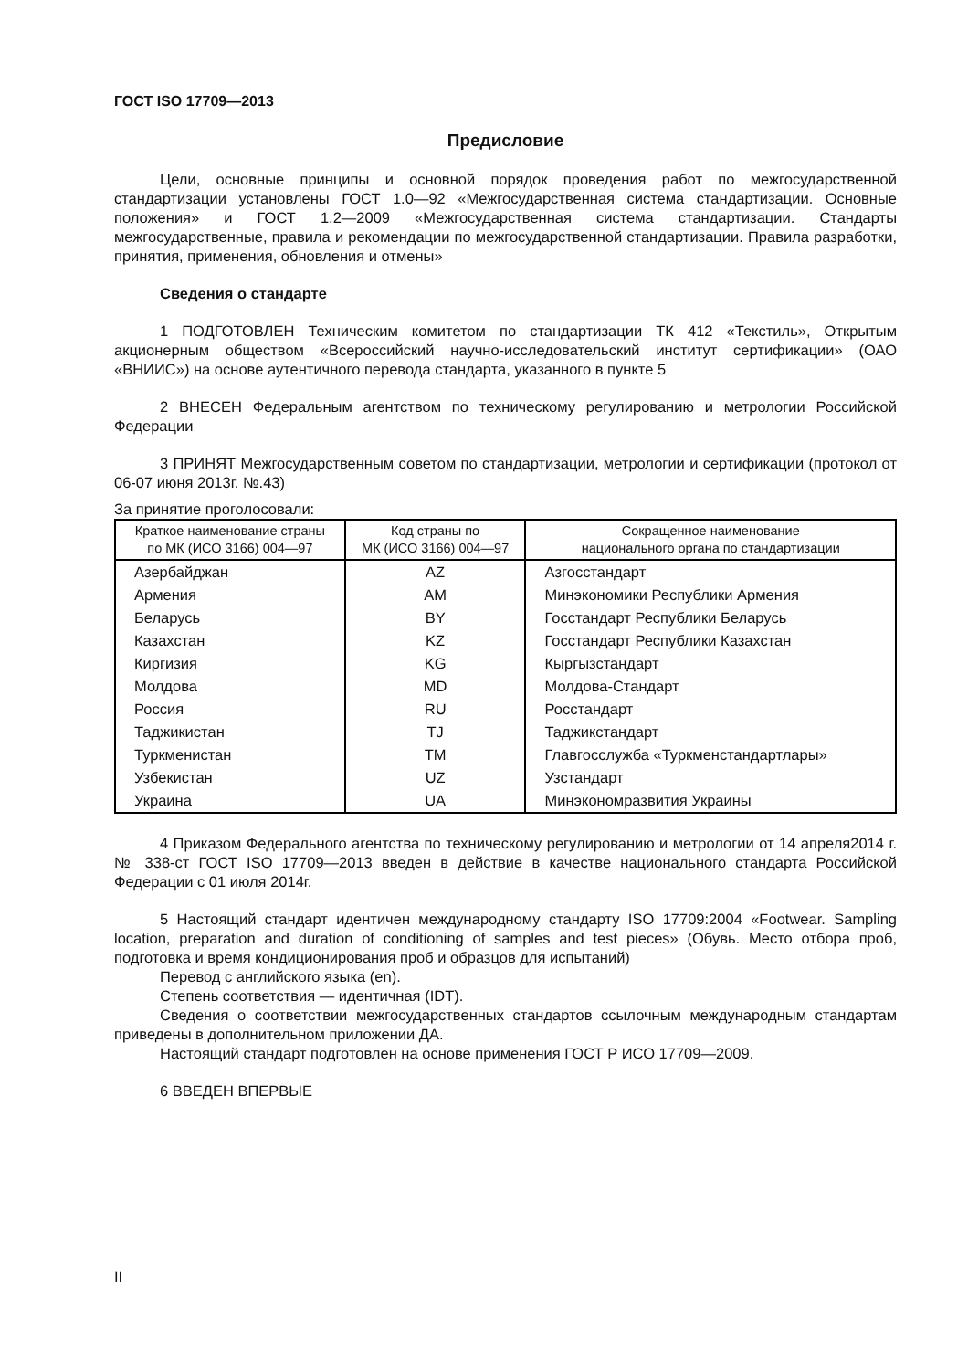ГОСТ ISO 17709—2013
Предисловие
Цели, основные принципы и основной порядок проведения работ по межгосударственной стандартизации установлены ГОСТ 1.0—92 «Межгосударственная система стандартизации. Основные положения» и ГОСТ 1.2—2009 «Межгосударственная система стандартизации. Стандарты межгосударственные, правила и рекомендации по межгосударственной стандартизации. Правила разработки, принятия, применения, обновления и отмены»
Сведения о стандарте
1 ПОДГОТОВЛЕН Техническим комитетом по стандартизации ТК 412 «Текстиль», Открытым акционерным обществом «Всероссийский научно-исследовательский институт сертификации» (ОАО «ВНИИС») на основе аутентичного перевода стандарта, указанного в пункте 5
2 ВНЕСЕН Федеральным агентством по техническому регулированию и метрологии Российской Федерации
3 ПРИНЯТ Межгосударственным советом по стандартизации, метрологии и сертификации (протокол от 06-07 июня 2013г. №.43)
За принятие проголосовали:
| Краткое наименование страны по МК (ИСО 3166) 004—97 | Код страны по МК (ИСО 3166) 004—97 | Сокращенное наименование национального органа по стандартизации |
| --- | --- | --- |
| Азербайджан | AZ | Азгосстандарт |
| Армения | AM | Минэкономики Республики Армения |
| Беларусь | BY | Госстандарт Республики Беларусь |
| Казахстан | KZ | Госстандарт Республики Казахстан |
| Киргизия | KG | Кыргызстандарт |
| Молдова | MD | Молдова-Стандарт |
| Россия | RU | Росстандарт |
| Таджикистан | TJ | Таджикстандарт |
| Туркменистан | TM | Главгосслужба «Туркменстандартлары» |
| Узбекистан | UZ | Узстандарт |
| Украина | UA | Минэкономразвития Украины |
4 Приказом Федерального агентства по техническому регулированию и метрологии от 14 апреля2014 г. № 338-ст ГОСТ ISO 17709—2013 введен в действие в качестве национального стандарта Российской Федерации с 01 июля 2014г.
5 Настоящий стандарт идентичен международному стандарту ISO 17709:2004 «Footwear. Sampling location, preparation and duration of conditioning of samples and test pieces» (Обувь. Место отбора проб, подготовка и время кондиционирования проб и образцов для испытаний)
Перевод с английского языка (en).
Степень соответствия — идентичная (IDT).
Сведения о соответствии межгосударственных стандартов ссылочным международным стандартам приведены в дополнительном приложении ДА.
Настоящий стандарт подготовлен на основе применения ГОСТ Р ИСО 17709—2009.
6 ВВЕДЕН ВПЕРВЫЕ
II